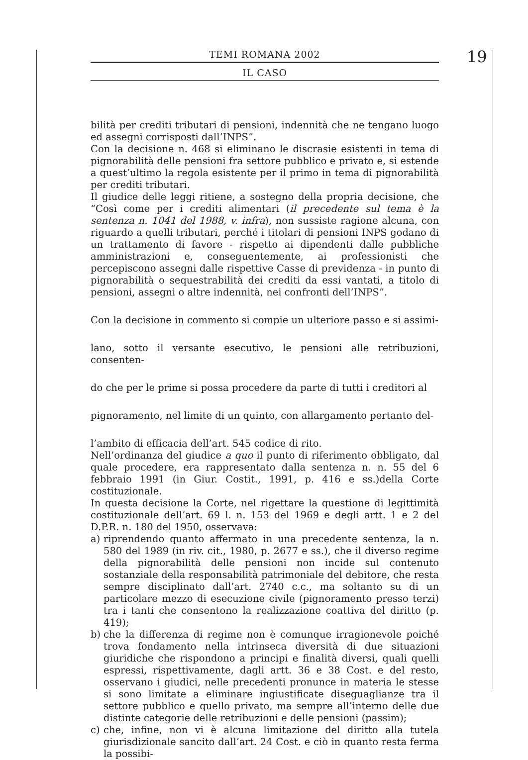TEMI ROMANA 2002
IL CASO
19
bilità per crediti tributari di pensioni, indennità che ne tengano luogo ed assegni corrisposti dall’INPS”.
Con la decisione n. 468 si eliminano le discrasie esistenti in tema di pignorabilità delle pensioni fra settore pubblico e privato e, si estende a quest’ultimo la regola esistente per il primo in tema di pignorabilità per crediti tributari.
Il giudice delle leggi ritiene, a sostegno della propria decisione, che “Così come per i crediti alimentari (il precedente sul tema è la sentenza n. 1041 del 1988, v. infra), non sussiste ragione alcuna, con riguardo a quelli tributari, perché i titolari di pensioni INPS godano di un trattamento di favore - rispetto ai dipendenti dalle pubbliche amministrazioni e, conseguentemente, ai professionisti che percepiscono assegni dalle rispettive Casse di previdenza - in punto di pignorabilità o sequestrabilità dei crediti da essi vantati, a titolo di pensioni, assegni o altre indennità, nei confronti dell’INPS”.
Con la decisione in commento si compie un ulteriore passo e si assimi-
lano, sotto il versante esecutivo, le pensioni alle retribuzioni, consenten-
do che per le prime si possa procedere da parte di tutti i creditori al
pignoramento, nel limite di un quinto, con allargamento pertanto del-
l’ambito di efficacia dell’art. 545 codice di rito.
Nell’ordinanza del giudice a quo il punto di riferimento obbligato, dal quale procedere, era rappresentato dalla sentenza n. n. 55 del 6 febbraio 1991 (in Giur. Costit., 1991, p. 416 e ss.)della Corte costituzionale.
In questa decisione la Corte, nel rigettare la questione di legittimità costituzionale dell’art. 69 l. n. 153 del 1969 e degli artt. 1 e 2 del D.P.R. n. 180 del 1950, osservava:
a) riprendendo quanto affermato in una precedente sentenza, la n. 580 del 1989 (in riv. cit., 1980, p. 2677 e ss.), che il diverso regime della pignorabilità delle pensioni non incide sul contenuto sostanziale della responsabilità patrimoniale del debitore, che resta sempre disciplinato dall’art. 2740 c.c., ma soltanto su di un particolare mezzo di esecuzione civile (pignoramento presso terzi) tra i tanti che consentono la realizzazione coattiva del diritto (p. 419);
b) che la differenza di regime non è comunque irragionevole poiché trova fondamento nella intrinseca diversità di due situazioni giuridiche che rispondono a principi e finalità diversi, quali quelli espressi, rispettivamente, dagli artt. 36 e 38 Cost. e del resto, osservano i giudici, nelle precedenti pronunce in materia le stesse si sono limitate a eliminare ingiustificate diseguaglianze tra il settore pubblico e quello privato, ma sempre all’interno delle due distinte categorie delle retribuzioni e delle pensioni (passim);
c) che, infine, non vi è alcuna limitazione del diritto alla tutela giurisdizionale sancito dall’art. 24 Cost. e ciò in quanto resta ferma la possibi-